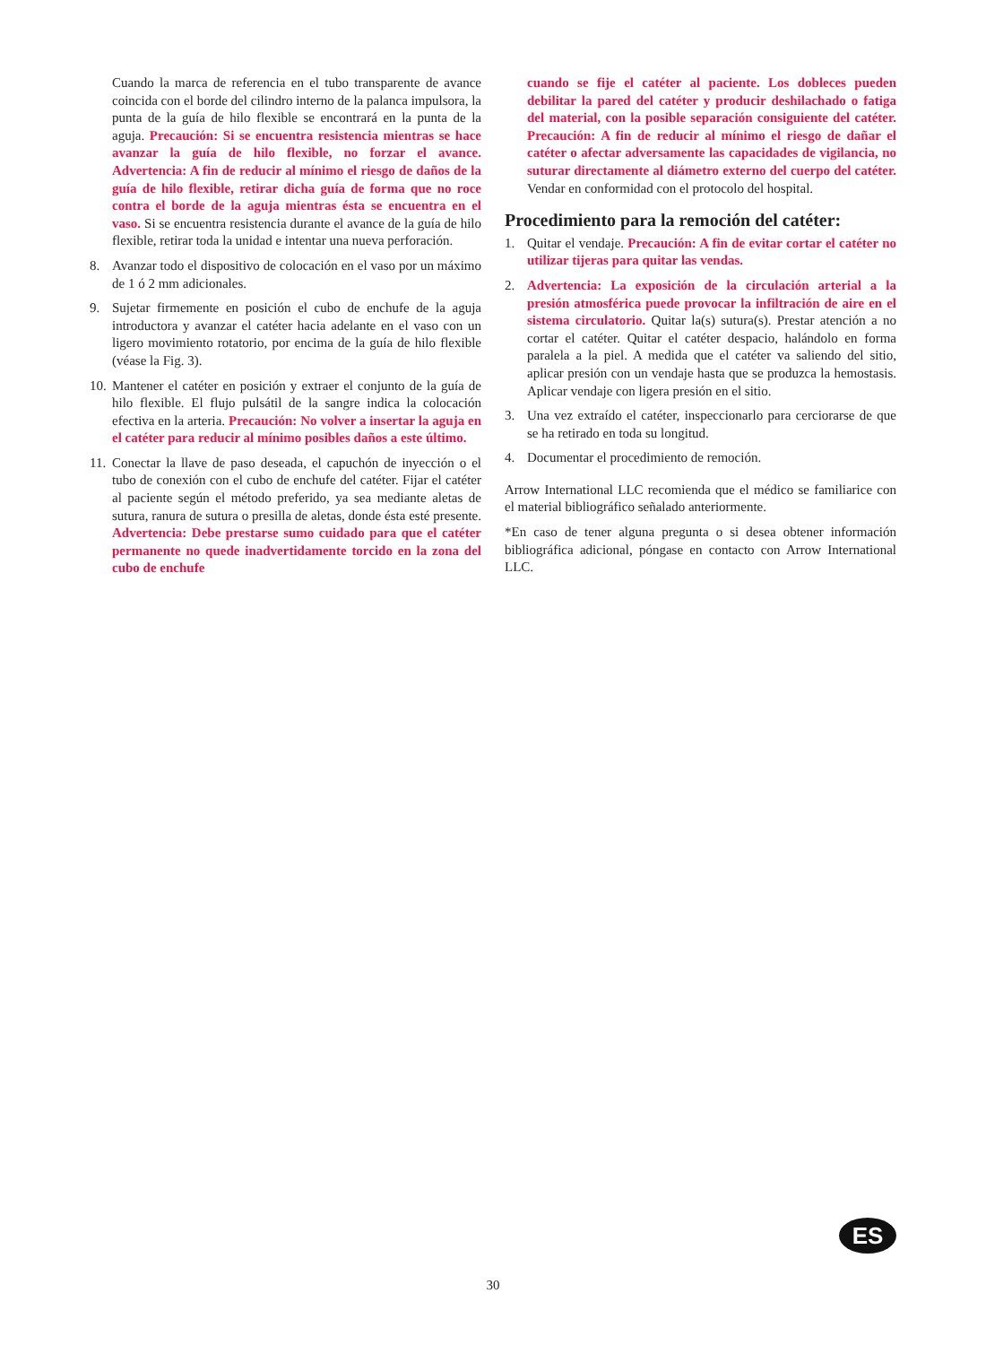Cuando la marca de referencia en el tubo transparente de avance coincida con el borde del cilindro interno de la palanca impulsora, la punta de la guía de hilo flexible se encontrará en la punta de la aguja. Precaución: Si se encuentra resistencia mientras se hace avanzar la guía de hilo flexible, no forzar el avance. Advertencia: A fin de reducir al mínimo el riesgo de daños de la guía de hilo flexible, retirar dicha guía de forma que no roce contra el borde de la aguja mientras ésta se encuentra en el vaso. Si se encuentra resistencia durante el avance de la guía de hilo flexible, retirar toda la unidad e intentar una nueva perforación.
8. Avanzar todo el dispositivo de colocación en el vaso por un máximo de 1 ó 2 mm adicionales.
9. Sujetar firmemente en posición el cubo de enchufe de la aguja introductora y avanzar el catéter hacia adelante en el vaso con un ligero movimiento rotatorio, por encima de la guía de hilo flexible (véase la Fig. 3).
10.
Mantener el catéter en posición y extraer el conjunto de la guía de hilo flexible. El flujo pulsátil de la sangre indica la colocación efectiva en la arteria. Precaución: No volver a insertar la aguja en el catéter para reducir al mínimo posibles daños a este último.
11.
Conectar la llave de paso deseada, el capuchón de inyección o el tubo de conexión con el cubo de enchufe del catéter. Fijar el catéter al paciente según el método preferido, ya sea mediante aletas de sutura, ranura de sutura o presilla de aletas, donde ésta esté presente. Advertencia: Debe prestarse sumo cuidado para que el catéter permanente no quede inadvertidamente torcido en la zona del cubo de enchufe
cuando se fije el catéter al paciente. Los dobleces pueden debilitar la pared del catéter y producir deshilachado o fatiga del material, con la posible separación consiguiente del catéter. Precaución: A fin de reducir al mínimo el riesgo de dañar el catéter o afectar adversamente las capacidades de vigilancia, no suturar directamente al diámetro externo del cuerpo del catéter. Vendar en conformidad con el protocolo del hospital.
Procedimiento para la remoción del catéter:
1. Quitar el vendaje. Precaución: A fin de evitar cortar el catéter no utilizar tijeras para quitar las vendas.
2. Advertencia: La exposición de la circulación arterial a la presión atmosférica puede provocar la infiltración de aire en el sistema circulatorio. Quitar la(s) sutura(s). Prestar atención a no cortar el catéter. Quitar el catéter despacio, halándolo en forma paralela a la piel. A medida que el catéter va saliendo del sitio, aplicar presión con un vendaje hasta que se produzca la hemostasis. Aplicar vendaje con ligera presión en el sitio.
3. Una vez extraído el catéter, inspeccionarlo para cerciorarse de que se ha retirado en toda su longitud.
4. Documentar el procedimiento de remoción.
Arrow International LLC recomienda que el médico se familiarice con el material bibliográfico señalado anteriormente.
*En caso de tener alguna pregunta o si desea obtener información bibliográfica adicional, póngase en contacto con Arrow International LLC.
ES
30